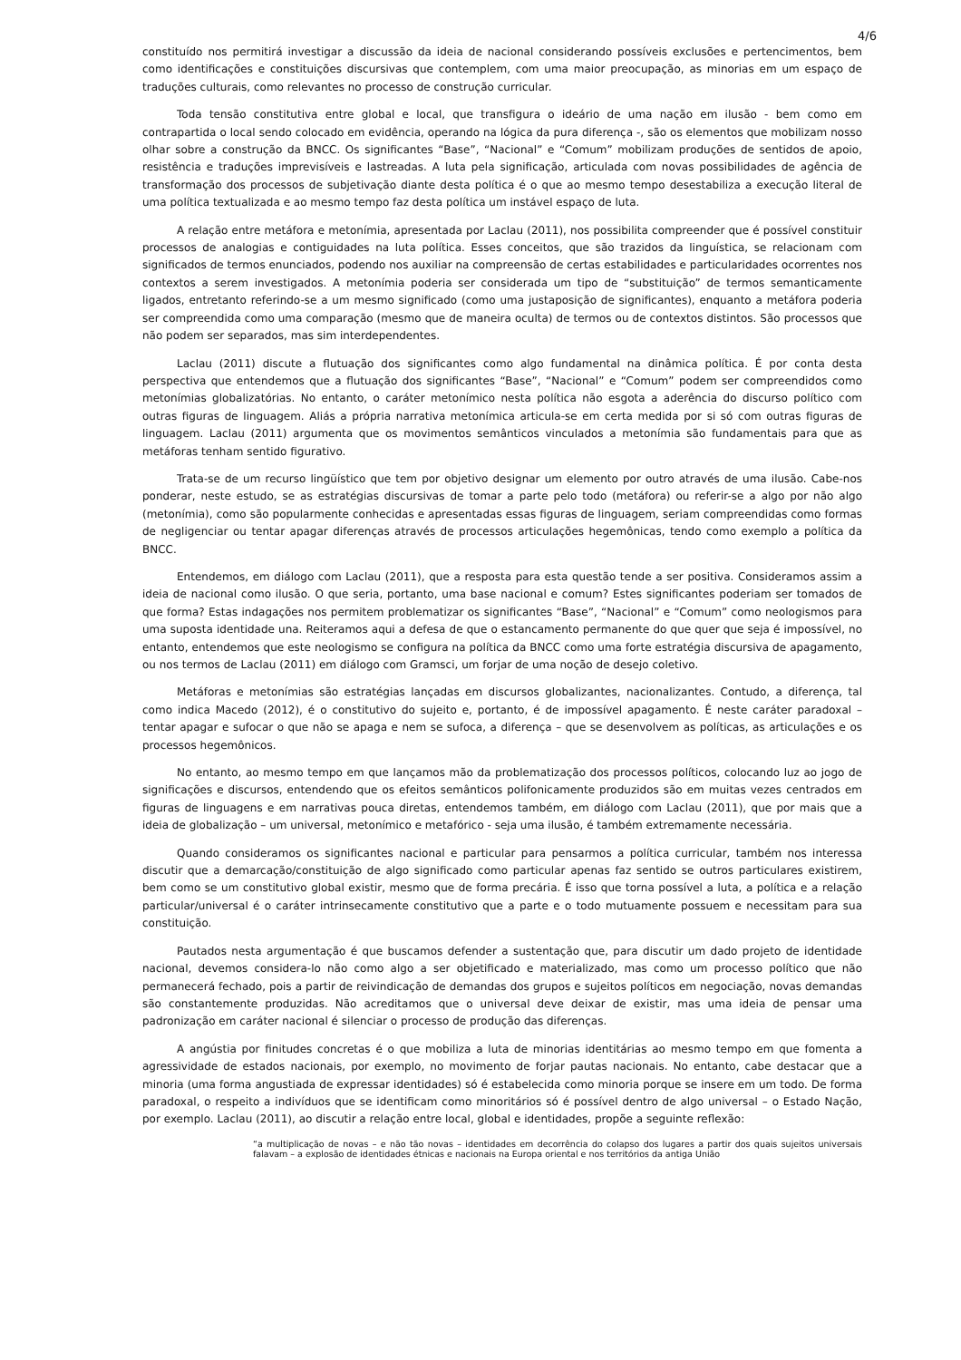4/6
constituído nos permitirá investigar a discussão da ideia de nacional considerando possíveis exclusões e pertencimentos, bem como identificações e constituições discursivas que contemplem, com uma maior preocupação, as minorias em um espaço de traduções culturais, como relevantes no processo de construção curricular.
Toda tensão constitutiva entre global e local, que transfigura o ideário de uma nação em ilusão - bem como em contrapartida o local sendo colocado em evidência, operando na lógica da pura diferença -, são os elementos que mobilizam nosso olhar sobre a construção da BNCC. Os significantes “Base”, “Nacional” e “Comum” mobilizam produções de sentidos de apoio, resistência e traduções imprevisíveis e lastreadas. A luta pela significação, articulada com novas possibilidades de agência de transformação dos processos de subjetivação diante desta política é o que ao mesmo tempo desestabiliza a execução literal de uma política textualizada e ao mesmo tempo faz desta política um instável espaço de luta.
A relação entre metáfora e metonímia, apresentada por Laclau (2011), nos possibilita compreender que é possível constituir processos de analogias e contiguidades na luta política. Esses conceitos, que são trazidos da linguística, se relacionam com significados de termos enunciados, podendo nos auxiliar na compreensão de certas estabilidades e particularidades ocorrentes nos contextos a serem investigados. A metonímia poderia ser considerada um tipo de “substituição” de termos semanticamente ligados, entretanto referindo-se a um mesmo significado (como uma justaposição de significantes), enquanto a metáfora poderia ser compreendida como uma comparação (mesmo que de maneira oculta) de termos ou de contextos distintos. São processos que não podem ser separados, mas sim interdependentes.
Laclau (2011) discute a flutuação dos significantes como algo fundamental na dinâmica política. É por conta desta perspectiva que entendemos que a flutuação dos significantes “Base”, “Nacional” e “Comum” podem ser compreendidos como metonímias globalizatórias. No entanto, o caráter metonímico nesta política não esgota a aderência do discurso político com outras figuras de linguagem. Aliás a própria narrativa metonímica articula-se em certa medida por si só com outras figuras de linguagem. Laclau (2011) argumenta que os movimentos semânticos vinculados a metonímia são fundamentais para que as metáforas tenham sentido figurativo.
Trata-se de um recurso lingüístico que tem por objetivo designar um elemento por outro através de uma ilusão. Cabe-nos ponderar, neste estudo, se as estratégias discursivas de tomar a parte pelo todo (metáfora) ou referir-se a algo por não algo (metonímia), como são popularmente conhecidas e apresentadas essas figuras de linguagem, seriam compreendidas como formas de negligenciar ou tentar apagar diferenças através de processos articulações hegemônicas, tendo como exemplo a política da BNCC.
Entendemos, em diálogo com Laclau (2011), que a resposta para esta questão tende a ser positiva. Consideramos assim a ideia de nacional como ilusão. O que seria, portanto, uma base nacional e comum? Estes significantes poderiam ser tomados de que forma? Estas indagações nos permitem problematizar os significantes “Base”, “Nacional” e “Comum” como neologismos para uma suposta identidade una. Reiteramos aqui a defesa de que o estancamento permanente do que quer que seja é impossível, no entanto, entendemos que este neologismo se configura na política da BNCC como uma forte estratégia discursiva de apagamento, ou nos termos de Laclau (2011) em diálogo com Gramsci, um forjar de uma noção de desejo coletivo.
Metáforas e metonímias são estratégias lançadas em discursos globalizantes, nacionalizantes. Contudo, a diferença, tal como indica Macedo (2012), é o constitutivo do sujeito e, portanto, é de impossível apagamento. É neste caráter paradoxal – tentar apagar e sufocar o que não se apaga e nem se sufoca, a diferença – que se desenvolvem as políticas, as articulações e os processos hegemônicos.
No entanto, ao mesmo tempo em que lançamos mão da problematização dos processos políticos, colocando luz ao jogo de significações e discursos, entendendo que os efeitos semânticos polifonicamente produzidos são em muitas vezes centrados em figuras de linguagens e em narrativas pouca diretas, entendemos também, em diálogo com Laclau (2011), que por mais que a ideia de globalização – um universal, metonímico e metafórico - seja uma ilusão, é também extremamente necessária.
Quando consideramos os significantes nacional e particular para pensarmos a política curricular, também nos interessa discutir que a demarcação/constituição de algo significado como particular apenas faz sentido se outros particulares existirem, bem como se um constitutivo global existir, mesmo que de forma precária. É isso que torna possível a luta, a política e a relação particular/universal é o caráter intrinsecamente constitutivo que a parte e o todo mutuamente possuem e necessitam para sua constituição.
Pautados nesta argumentação é que buscamos defender a sustentação que, para discutir um dado projeto de identidade nacional, devemos considera-lo não como algo a ser objetificado e materializado, mas como um processo político que não permanecerá fechado, pois a partir de reivindicação de demandas dos grupos e sujeitos políticos em negociação, novas demandas são constantemente produzidas. Não acreditamos que o universal deve deixar de existir, mas uma ideia de pensar uma padronização em caráter nacional é silenciar o processo de produção das diferenças.
A angústia por finitudes concretas é o que mobiliza a luta de minorias identitárias ao mesmo tempo em que fomenta a agressividade de estados nacionais, por exemplo, no movimento de forjar pautas nacionais. No entanto, cabe destacar que a minoria (uma forma angustiada de expressar identidades) só é estabelecida como minoria porque se insere em um todo. De forma paradoxal, o respeito a indivíduos que se identificam como minoritários só é possível dentro de algo universal – o Estado Nação, por exemplo. Laclau (2011), ao discutir a relação entre local, global e identidades, propõe a seguinte reflexão:
“a multiplicação de novas – e não tão novas – identidades em decorrência do colapso dos lugares a partir dos quais sujeitos universais falavam – a explosão de identidades étnicas e nacionais na Europa oriental e nos territórios da antiga União